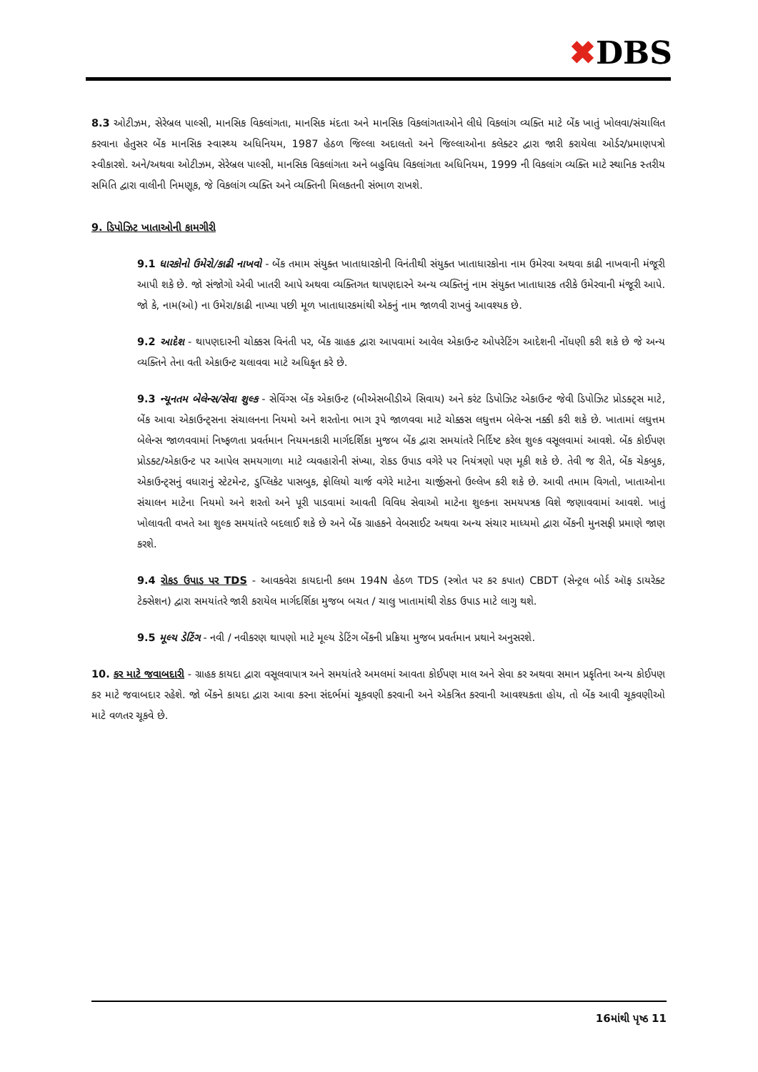✖DBS
8.3 ઓટીઝમ, સેરેબ્રલ પાલ્સી, માનસિક વિકલાંગતા, માનસિક મંદતા અને માનસિક વિકલાંગતાઓને લીધે વિકલાંગ વ્યક્તિ માટે બેંક ખાતું ખોલવા/સંચાલિત કરવાના હેતુસર બેંક માનસિક સ્વાસ્થ્ય અધિનિયમ, 1987 હેઠળ જિલ્લા અદાલતો અને જિલ્લાઓના કલેક્ટર દ્વારા જારી કરાયેલા ઓર્ડર/પ્રમાણપત્રો સ્વીકારશે. અને/અથવા ઓટીઝમ, સેરેબ્રલ પાલ્સી, માનસિક વિકલાંગતા અને બહુવિધ વિકલાંગતા અધિનિયમ, 1999 ની વિકલાંગ વ્યક્તિ માટે સ્થાનિક સ્તરીય સમિતિ દ્વારા વાલીની નિમણૂક, જે વિકલાંગ વ્યક્તિ અને વ્યક્તિની મિલકતની સંભાળ રાખશે.
9. ડિપોઝિટ ખાતાઓની કામગીરી
9.1 ધારકોનો ઉમેરો/કાઢી નાખવો - બેંક તમામ સંયુક્ત ખાતાધારકોની વિનંતીથી સંયુક્ત ખાતાધારકોના નામ ઉમેરવા અથવા કાઢી નાખવાની મંજૂરી આપી શકે છે. જો સંજોગો એવી ખાતરી આપે અથવા વ્યક્તિગત થાપણદારને અન્ય વ્યક્તિનું નામ સંયુક્ત ખાતાધારક તરીકે ઉમેરવાની મંજૂરી આપે. જો કે, નામ(ઓ) ના ઉમેરા/કાઢી નાખ્યા પછી મૂળ ખાતાધારકમાંથી એકનું નામ જાળવી રાખવું આવશ્યક છે.
9.2 આદેશ - થાપણદારની ચોક્કસ વિનંતી પર, બેંક ગ્રાહક દ્વારા આપવામાં આવેલ એકાઉન્ટ ઓપરેટિંગ આદેશની નોંધણી કરી શકે છે જે અન્ય વ્યક્તિને તેના વતી એકાઉન્ટ ચલાવવા માટે અધિકૃત કરે છે.
9.3 ન્યૂનતમ બેલેન્સ/સેવા શુલ્ક - સેવિંગ્સ બેંક એકાઉન્ટ (બીએસબીડીએ સિવાય) અને કરંટ ડિપોઝિટ એકાઉન્ટ જેવી ડિપોઝિટ પ્રોડક્ટ્સ માટે, બેંક આવા એકાઉન્ટ્સના સંચાલનના નિયમો અને શરતોના ભાગ રૂપે જાળવવા માટે ચોક્કસ લઘુત્તમ બેલેન્સ નક્કી કરી શકે છે. ખાતામાં લઘુત્તમ બેલેન્સ જાળવવામાં નિષ્ફળતા પ્રવર્તમાન નિયમનકારી માર્ગદર્શિકા મુજબ બેંક દ્વારા સમયાંતરે નિર્દિષ્ટ કરેલ શુલ્ક વસૂલવામાં આવશે. બેંક કોઈપણ પ્રોડક્ટ/એકાઉન્ટ પર આપેલ સમયગાળા માટે વ્યવહારોની સંખ્યા, રોકડ ઉપાડ વગેરે પર નિયંત્રણો પણ મૂકી શકે છે. તેવી જ રીતે, બેંક ચેકબુક, એકાઉન્ટ્સનું વધારાનું સ્ટેટમેન્ટ, ડુપ્લિકેટ પાસબુક, ફોલિયો ચાર્જ વગેરે માટેના ચાર્જીસનો ઉલ્લેખ કરી શકે છે. આવી તમામ વિગતો, ખાતાઓના સંચાલન માટેના નિયમો અને શરતો અને પૂરી પાડવામાં આવતી વિવિધ સેવાઓ માટેના શુલ્કના સમયપત્રક વિશે જણાવવામાં આવશે. ખાતું ખોલાવતી વખતે આ શુલ્ક સમયાંતરે બદલાઈ શકે છે અને બેંક ગ્રાહકને વેબસાઈટ અથવા અન્ય સંચાર માધ્યમો દ્વારા બેંકની મુનસફી પ્રમાણે જાણ કરશે.
9.4 રોકડ ઉપાડ પર TDS - આવકવેરા કાયદાની કલમ 194N હેઠળ TDS (સ્ત્રોત પર કર કપાત) CBDT (સેન્ટ્રલ બોર્ડ ઑફ ડાયરેક્ટ ટેક્સેશન) દ્વારા સમયાંતરે જારી કરાયેલ માર્ગદર્શિકા મુજબ બચત / ચાલુ ખાતામાંથી રોકડ ઉપાડ માટે લાગુ થશે.
9.5 મૂલ્ય ડેટિંગ - નવી / નવીકરણ થાપણો માટે મૂલ્ય ડેટિંગ બેંકની પ્રક્રિયા મુજબ પ્રવર્તમાન પ્રથાને અનુસરશે.
10. કર માટે જવાબદારી - ગ્રાહક કાયદા દ્વારા વસૂલવાપાત્ર અને સમયાંતરે અમલમાં આવતા કોઈપણ માલ અને સેવા કર અથવા સમાન પ્રકૃતિના અન્ય કોઈપણ કર માટે જવાબદાર રહેશે. જો બેંકને કાયદા દ્વારા આવા કરના સંદર્ભમાં ચૂકવણી કરવાની અને એકત્રિત કરવાની આવશ્યકતા હોય, તો બેંક આવી ચૂકવણીઓ માટે વળતર ચૂકવે છે.
16માંથી પૃષ્ઠ 11